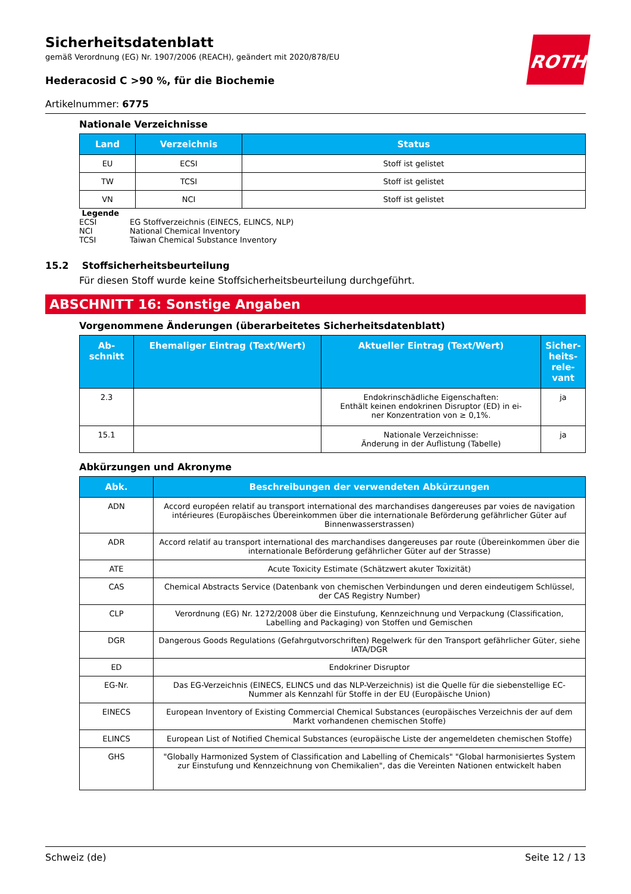ROTH
Sicherheitsdatenblatt
gemäß Verordnung (EG) Nr. 1907/2006 (REACH), geändert mit 2020/878/EU
Hederacosid C >90 %, für die Biochemie
Artikelnummer: 6775
Nationale Verzeichnisse
| Land | Verzeichnis | Status |
| --- | --- | --- |
| EU | ECSI | Stoff ist gelistet |
| TW | TCSI | Stoff ist gelistet |
| VN | NCI | Stoff ist gelistet |
Legende
ECSI EG Stoffverzeichnis (EINECS, ELINCS, NLP)
NCI National Chemical Inventory
TCSI Taiwan Chemical Substance Inventory
15.2 Stoffsicherheitsbeurteilung
Für diesen Stoff wurde keine Stoffsicherheitsbeurteilung durchgeführt.
ABSCHNITT 16: Sonstige Angaben
Vorgenommene Änderungen (überarbeitetes Sicherheitsdatenblatt)
| Ab- schnitt | Ehemaliger Eintrag (Text/Wert) | Aktueller Eintrag (Text/Wert) | Sicher- heits- rele- vant |
| --- | --- | --- | --- |
| 2.3 | | Endokrinschädliche Eigenschaften: Enthält keinen endokrinen Disruptor (ED) in ei- ner Konzentration von ≥ 0,1%. | ja |
| 15.1 | | Nationale Verzeichnisse: Änderung in der Auflistung (Tabelle) | ja |
Abkürzungen und Akronyme
| Abk. | Beschreibungen der verwendeten Abkürzungen |
| --- | --- |
| ADN | Accord européen relatif au transport international des marchandises dangereuses par voies de navigation intérieures (Europäisches Übereinkommen über die internationale Beförderung gefährlicher Güter auf Binnenwasserstrassen) |
| ADR | Accord relatif au transport international des marchandises dangereuses par route (Übereinkommen über die internationale Beförderung gefährlicher Güter auf der Strasse) |
| ATE | Acute Toxicity Estimate (Schätzwert akuter Toxizität) |
| CAS | Chemical Abstracts Service (Datenbank von chemischen Verbindungen und deren eindeutigem Schlüssel, der CAS Registry Number) |
| CLP | Verordnung (EG) Nr. 1272/2008 über die Einstufung, Kennzeichnung und Verpackung (Classification, Labelling and Packaging) von Stoffen und Gemischen |
| DGR | Dangerous Goods Regulations (Gefahrgutvorschriften) Regelwerk für den Transport gefährlicher Güter, siehe IATA/DGR |
| ED | Endokriner Disruptor |
| EG-Nr. | Das EG-Verzeichnis (EINECS, ELINCS und das NLP-Verzeichnis) ist die Quelle für die siebenstellige EC-Nummer als Kennzahl für Stoffe in der EU (Europäische Union) |
| EINECS | European Inventory of Existing Commercial Chemical Substances (europäisches Verzeichnis der auf dem Markt vorhandenen chemischen Stoffe) |
| ELINCS | European List of Notified Chemical Substances (europäische Liste der angemeldeten chemischen Stoffe) |
| GHS | "Globally Harmonized System of Classification and Labelling of Chemicals" "Global harmonisiertes System zur Einstufung und Kennzeichnung von Chemikalien", das die Vereinten Nationen entwickelt haben |
Schweiz (de) Seite 12 / 13